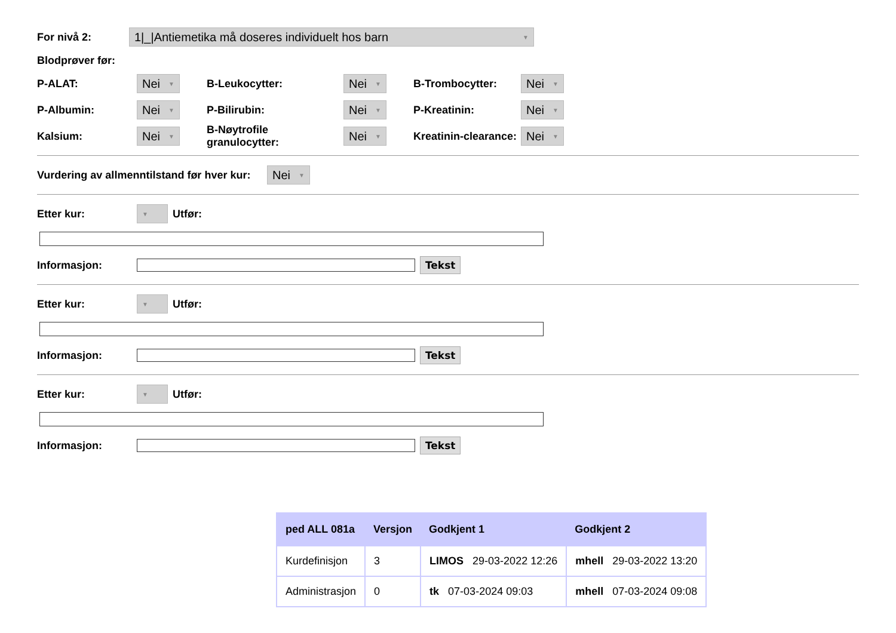For nivå 2: 1|_|Antiemetika må doseres individuelt hos barn ▼
Blodprøver før:
P-ALAT: Nei ▼ B-Leukocytter: Nei ▼ B-Trombocytter: Nei ▼
P-Albumin: Nei ▼ P-Bilirubin: Nei ▼ P-Kreatinin: Nei ▼
Kalsium: Nei ▼ B-Nøytrofile granulocytter: Nei ▼ Kreatinin-clearance: Nei ▼
Vurdering av allmenntilstand før hver kur: Nei ▼
Etter kur: ▼ Utfør:
Informasjon: Tekst
Etter kur: ▼ Utfør:
Informasjon: Tekst
Etter kur: ▼ Utfør:
Informasjon: Tekst
| ped ALL 081a | Versjon | Godkjent 1 | Godkjent 2 |
| --- | --- | --- | --- |
| Kurdefinisjon | 3 | LIMOS 29-03-2022 12:26 | mhell 29-03-2022 13:20 |
| Administrasjon | 0 | tk 07-03-2024 09:03 | mhell 07-03-2024 09:08 |